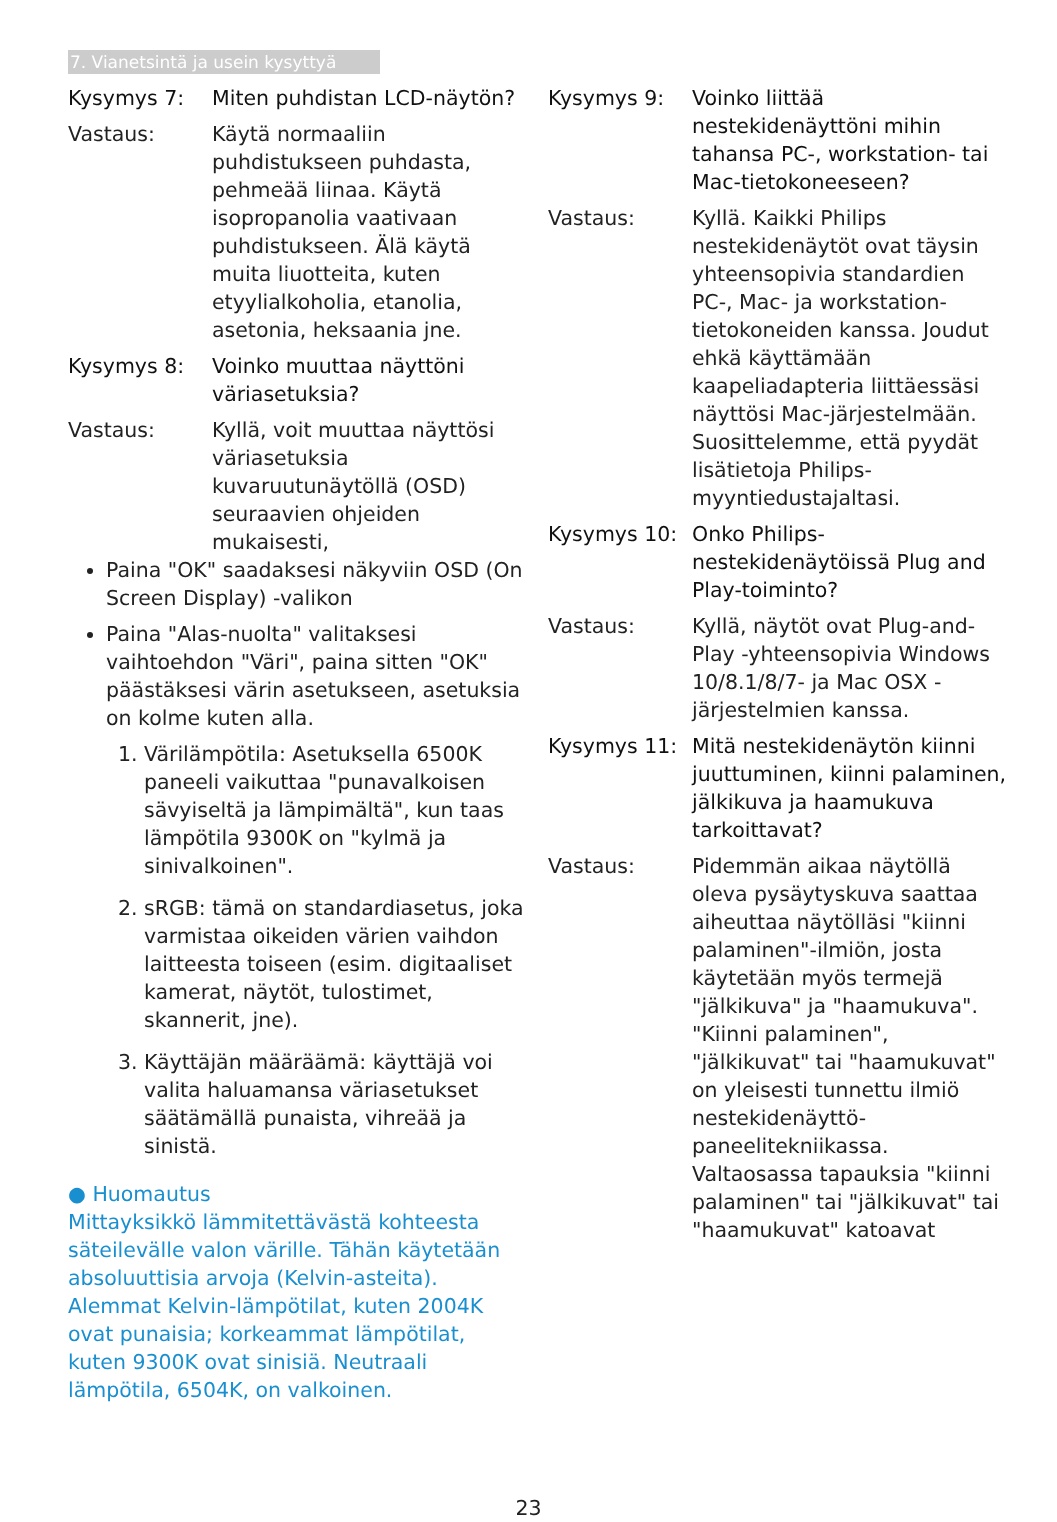7. Vianetsintä ja usein kysyttyä
Kysymys 7: Miten puhdistan LCD-näytön?
Vastaus: Käytä normaaliin puhdistukseen puhdasta, pehmeää liinaa. Käytä isopropanolia vaativaan puhdistukseen. Älä käytä muita liuotteita, kuten etyylialkoholia, etanolia, asetonia, heksaania jne.
Kysymys 8: Voinko muuttaa näyttöni väriasetuksia?
Vastaus: Kyllä, voit muuttaa näyttösi väriasetuksia kuvaruutunäytöllä (OSD) seuraavien ohjeiden mukaisesti,
Paina "OK" saadaksesi näkyviin OSD (On Screen Display) -valikon
Paina "Alas-nuolta" valitaksesi vaihtoehdon "Väri", paina sitten "OK" päästäksesi värin asetukseen, asetuksia on kolme kuten alla.
1. Värilämpötila: Asetuksella 6500K paneeli vaikuttaa "punavalkoisen sävyiseltä ja lämpimältä", kun taas lämpötila 9300K on "kylmä ja sinivalkoinen".
2. sRGB: tämä on standardiasetus, joka varmistaa oikeiden värien vaihdon laitteesta toiseen (esim. digitaaliset kamerat, näytöt, tulostimet, skannerit, jne).
3. Käyttäjän määräämä: käyttäjä voi valita haluamansa väriasetukset säätämällä punaista, vihreää ja sinistä.
● Huomautus
Mittayksikkö lämmitettävästä kohteesta säteilevälle valon värille. Tähän käytetään absoluuttisia arvoja (Kelvin-asteita). Alemmat Kelvin-lämpötilat, kuten 2004K ovat punaisia; korkeammat lämpötilat, kuten 9300K ovat sinisiä. Neutraali lämpötila, 6504K, on valkoinen.
Kysymys 9: Voinko liittää nestekidenäyttöni mihin tahansa PC-, workstation- tai Mac-tietokoneeseen?
Vastaus: Kyllä. Kaikki Philips nestekidenäytöt ovat täysin yhteensopivia standardien PC-, Mac- ja workstation-tietokoneiden kanssa. Joudut ehkä käyttämään kaapeliadapteria liittäessäsi näyttösi Mac-järjestelmään. Suosittelemme, että pyydät lisätietoja Philips-myyntiedustajaltasi.
Kysymys 10: Onko Philips-nestekidenäytöissä Plug and Play-toiminto?
Vastaus: Kyllä, näytöt ovat Plug-and-Play -yhteensopivia Windows 10/8.1/8/7- ja Mac OSX -järjestelmien kanssa.
Kysymys 11: Mitä nestekidenäytön kiinni juuttuminen, kiinni palaminen, jälkikuva ja haamukuva tarkoittavat?
Vastaus: Pidemmän aikaa näytöllä oleva pysäytyskuva saattaa aiheuttaa näytölläsi "kiinni palaminen"-ilmiön, josta käytetään myös termejä "jälkikuva" ja "haamukuva". "Kiinni palaminen", "jälkikuvat" tai "haamukuvat" on yleisesti tunnettu ilmiö nestekidenäyttö-paneelitekniikassa. Valtaosassa tapauksia "kiinni palaminen" tai "jälkikuvat" tai "haamukuvat" katoavat
23